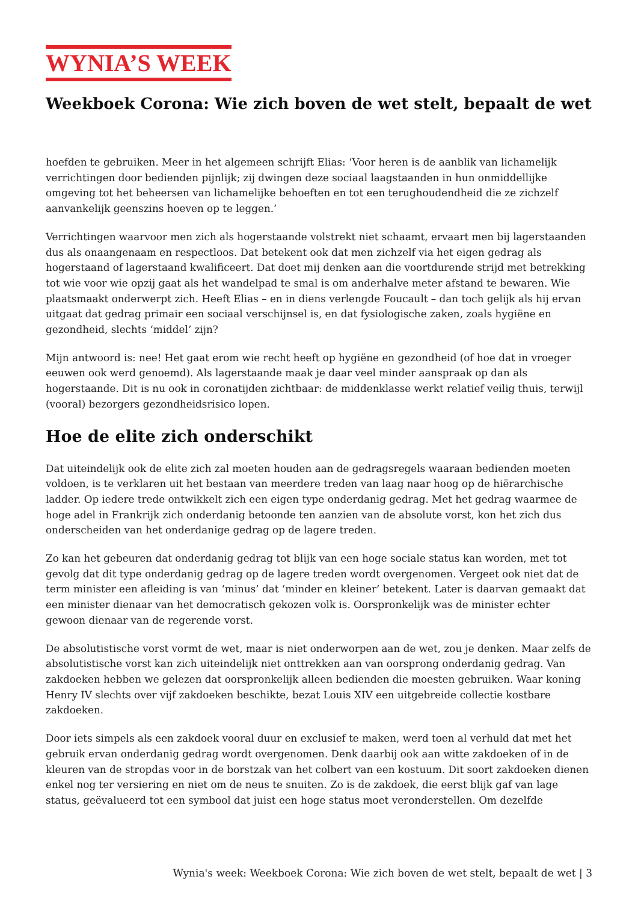WYNIA’S WEEK
Weekboek Corona: Wie zich boven de wet stelt, bepaalt de wet
hoefden te gebruiken. Meer in het algemeen schrijft Elias: ‘Voor heren is de aanblik van lichamelijk verrichtingen door bedienden pijnlijk; zij dwingen deze sociaal laagstaanden in hun onmiddellijke omgeving tot het beheersen van lichamelijke behoeften en tot een terughoudendheid die ze zichzelf aanvankelijk geenszins hoeven op te leggen.’
Verrichtingen waarvoor men zich als hogerstaande volstrekt niet schaamt, ervaart men bij lagerstaanden dus als onaangenaam en respectloos. Dat betekent ook dat men zichzelf via het eigen gedrag als hogerstaand of lagerstaand kwalificeert. Dat doet mij denken aan die voortdurende strijd met betrekking tot wie voor wie opzij gaat als het wandelpad te smal is om anderhalve meter afstand te bewaren. Wie plaatsmaakt onderwerpt zich. Heeft Elias – en in diens verlengde Foucault – dan toch gelijk als hij ervan uitgaat dat gedrag primair een sociaal verschijnsel is, en dat fysiologische zaken, zoals hygiëne en gezondheid, slechts ‘middel’ zijn?
Mijn antwoord is: nee! Het gaat erom wie recht heeft op hygiëne en gezondheid (of hoe dat in vroeger eeuwen ook werd genoemd). Als lagerstaande maak je daar veel minder aanspraak op dan als hogerstaande. Dit is nu ook in coronatijden zichtbaar: de middenklasse werkt relatief veilig thuis, terwijl (vooral) bezorgers gezondheidsrisico lopen.
Hoe de elite zich onderschikt
Dat uiteindelijk ook de elite zich zal moeten houden aan de gedragsregels waaraan bedienden moeten voldoen, is te verklaren uit het bestaan van meerdere treden van laag naar hoog op de hiërarchische ladder. Op iedere trede ontwikkelt zich een eigen type onderdanig gedrag. Met het gedrag waarmee de hoge adel in Frankrijk zich onderdanig betoonde ten aanzien van de absolute vorst, kon het zich dus onderscheiden van het onderdanige gedrag op de lagere treden.
Zo kan het gebeuren dat onderdanig gedrag tot blijk van een hoge sociale status kan worden, met tot gevolg dat dit type onderdanig gedrag op de lagere treden wordt overgenomen. Vergeet ook niet dat de term minister een afleiding is van ‘minus’ dat ‘minder en kleiner’ betekent. Later is daarvan gemaakt dat een minister dienaar van het democratisch gekozen volk is. Oorspronkelijk was de minister echter gewoon dienaar van de regerende vorst.
De absolutistische vorst vormt de wet, maar is niet onderworpen aan de wet, zou je denken. Maar zelfs de absolutistische vorst kan zich uiteindelijk niet onttrekken aan van oorsprong onderdanig gedrag. Van zakdoeken hebben we gelezen dat oorspronkelijk alleen bedienden die moesten gebruiken. Waar koning Henry IV slechts over vijf zakdoeken beschikte, bezat Louis XIV een uitgebreide collectie kostbare zakdoeken.
Door iets simpels als een zakdoek vooral duur en exclusief te maken, werd toen al verhuld dat met het gebruik ervan onderdanig gedrag wordt overgenomen. Denk daarbij ook aan witte zakdoeken of in de kleuren van de stropdas voor in de borstzak van het colbert van een kostuum. Dit soort zakdoeken dienen enkel nog ter versiering en niet om de neus te snuiten. Zo is de zakdoek, die eerst blijk gaf van lage status, geëvalueerd tot een symbool dat juist een hoge status moet veronderstellen. Om dezelfde
Wynia's week: Weekboek Corona: Wie zich boven de wet stelt, bepaalt de wet | 3